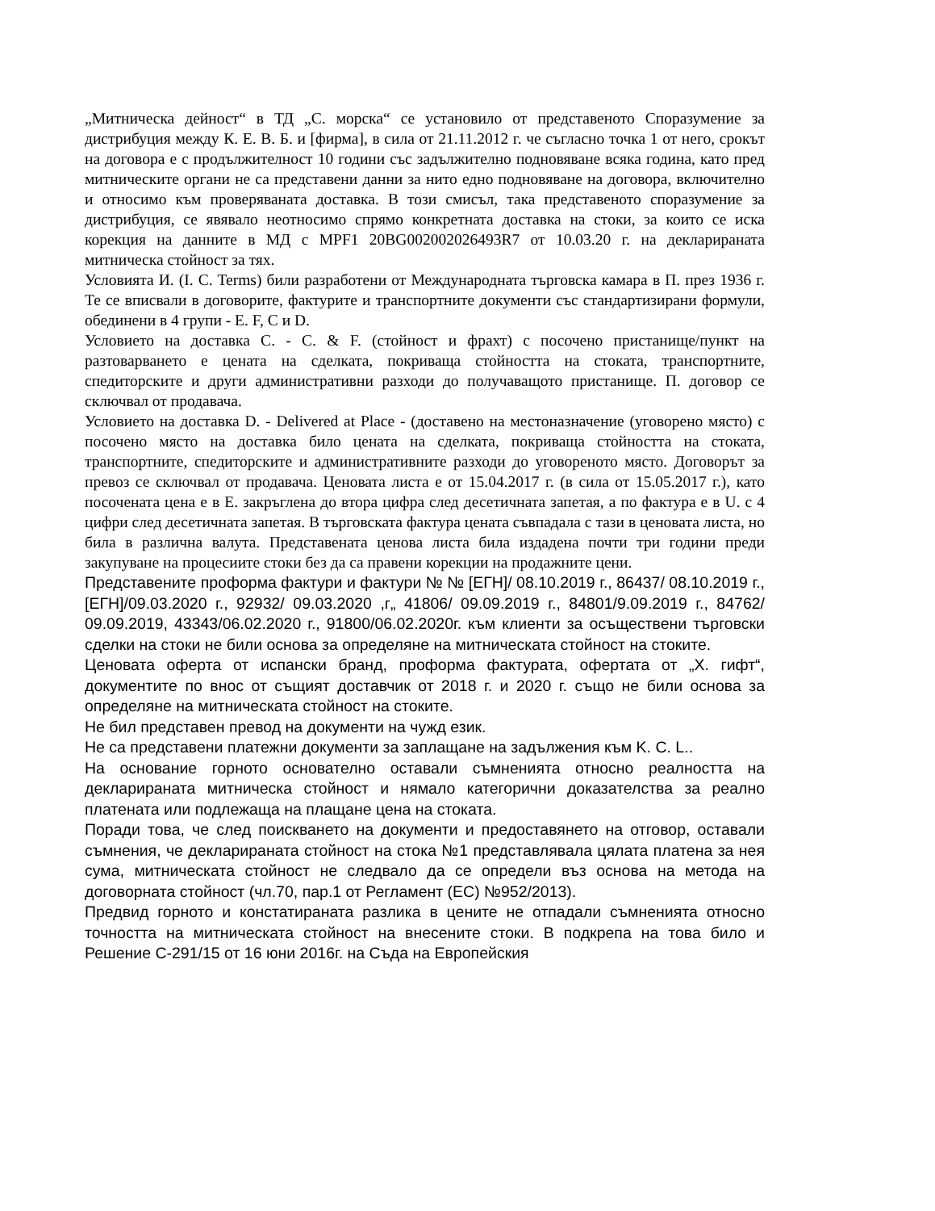„Митническа дейност“ в ТД „С. морска“ се установило от представеното Споразумение за дистрибуция между К. Е. В. Б. и [фирма], в сила от 21.11.2012 г. че съгласно точка 1 от него, срокът на договора е с продължителност 10 години със задължително подновяване всяка година, като пред митническите органи не са представени данни за нито едно подновяване на договора, включително и относимо към проверяваната доставка. В този смисъл, така представеното споразумение за дистрибуция, се явявало неотносимо спрямо конкретната доставка на стоки, за които се иска корекция на данните в МД с MPF1 20BG002002026493R7 от 10.03.20 г. на декларираната митническа стойност за тях.
Условията И. (I. C. Terms) били разработени от Международната търговска камара в П. през 1936 г. Те се вписвали в договорите, фактурите и транспортните документи със стандартизирани формули, обединени в 4 групи - Е. F, С и D.
Условието на доставка С. - С. & F. (стойност и фрахт) с посочено пристанище/пункт на разтоварването е цената на сделката, покриваща стойността на стоката, транспортните, спедиторските и други административни разходи до получаващото пристанище. П. договор се сключвал от продавача.
Условието на доставка D. - Delivered at Place - (доставено на местоназначение (уговорено място) с посочено място на доставка било цената на сделката, покриваща стойността на стоката, транспортните, спедиторските и административните разходи до уговореното място. Договорът за превоз се сключвал от продавача. Ценовата листа е от 15.04.2017 г. (в сила от 15.05.2017 г.), като посочената цена е в Е. закръглена до втора цифра след десетичната запетая, а по фактура е в U. с 4 цифри след десетичната запетая. В търговската фактура цената съвпадала с тази в ценовата листа, но била в различна валута. Представената ценова листа била издадена почти три години преди закупуване на процесиите стоки без да са правени корекции на продажните цени.
Представените проформа фактури и фактури № № [ЕГН]/ 08.10.2019 г., 86437/ 08.10.2019 г., [ЕГН]/09.03.2020 г., 92932/ 09.03.2020 ,г„ 41806/ 09.09.2019 г., 84801/9.09.2019 г., 84762/ 09.09.2019, 43343/06.02.2020 г., 91800/06.02.2020г. към клиенти за осъществени търговски сделки на стоки не били основа за определяне на митническата стойност на стоките.
Ценовата оферта от испански бранд, проформа фактурата, офертата от „Х. гифт“, документите по внос от същият доставчик от 2018 г. и 2020 г. също не били основа за определяне на митническата стойност на стоките.
Не бил представен превод на документи на чужд език.
Не са представени платежни документи за заплащане на задължения към K. C. L..
На основание горното основателно оставали съмненията относно реалността на декларираната митническа стойност и нямало категорични доказателства за реално платената или подлежаща на плащане цена на стоката.
Поради това, че след поискването на документи и предоставянето на отговор, оставали съмнения, че декларираната стойност на стока №1 представлявала цялата платена за нея сума, митническата стойност не следвало да се определи въз основа на метода на договорната стойност (чл.70, пар.1 от Регламент (ЕС) №952/2013).
Предвид горното и констатираната разлика в цените не отпадали съмненията относно точността на митническата стойност на внесените стоки. В подкрепа на това било и Решение С-291/15 от 16 юни 2016г. на Съда на Европейския